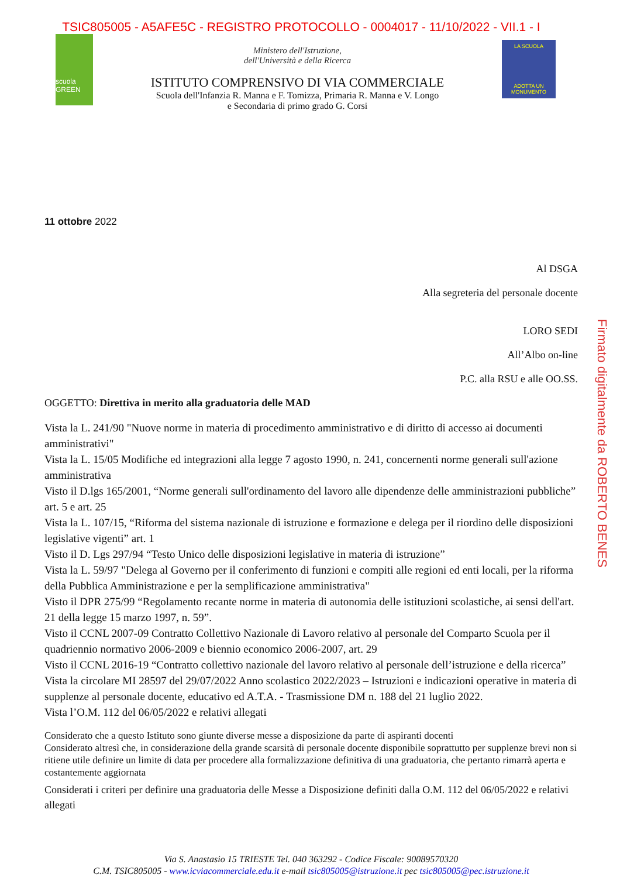TSIC805005 - A5AFE5C - REGISTRO PROTOCOLLO - 0004017 - 11/10/2022 - VII.1 - I
scuola GREEN
Ministero dell'Istruzione,
dell'Università e della Ricerca
ISTITUTO COMPRENSIVO DI VIA COMMERCIALE
Scuola dell'Infanzia R. Manna e F. Tomizza, Primaria R. Manna e V. Longo
e Secondaria di primo grado G. Corsi
LA SCUOLA
ADOTTA UN MONUMENTO
11 ottobre 2022
Al DSGA
Alla segreteria del personale docente
LORO SEDI
All’Albo on-line
P.C. alla RSU e alle OO.SS.
OGGETTO: Direttiva in merito alla graduatoria delle MAD
Vista la L. 241/90 "Nuove norme in materia di procedimento amministrativo e di diritto di accesso ai documenti amministrativi"
Vista la L. 15/05 Modifiche ed integrazioni alla legge 7 agosto 1990, n. 241, concernenti norme generali sull'azione amministrativa
Visto il D.lgs 165/2001, “Norme generali sull'ordinamento del lavoro alle dipendenze delle amministrazioni pubbliche” art. 5 e art. 25
Vista la L. 107/15, “Riforma del sistema nazionale di istruzione e formazione e delega per il riordino delle disposizioni legislative vigenti” art. 1
Visto il D. Lgs 297/94 “Testo Unico delle disposizioni legislative in materia di istruzione”
Vista la L. 59/97 "Delega al Governo per il conferimento di funzioni e compiti alle regioni ed enti locali, per la riforma della Pubblica Amministrazione e per la semplificazione amministrativa"
Visto il DPR 275/99 “Regolamento recante norme in materia di autonomia delle istituzioni scolastiche, ai sensi dell'art. 21 della legge 15 marzo 1997, n. 59”.
Visto il CCNL 2007-09 Contratto Collettivo Nazionale di Lavoro relativo al personale del Comparto Scuola per il quadriennio normativo 2006-2009 e biennio economico 2006-2007, art. 29
Visto il CCNL 2016-19 “Contratto collettivo nazionale del lavoro relativo al personale dell’istruzione e della ricerca”
Vista la circolare MI 28597 del 29/07/2022 Anno scolastico 2022/2023 – Istruzioni e indicazioni operative in materia di supplenze al personale docente, educativo ed A.T.A. - Trasmissione DM n. 188 del 21 luglio 2022.
Vista l’O.M. 112 del 06/05/2022 e relativi allegati
Considerato che a questo Istituto sono giunte diverse messe a disposizione da parte di aspiranti docenti
Considerato altresì che, in considerazione della grande scarsità di personale docente disponibile soprattutto per supplenze brevi non si ritiene utile definire un limite di data per procedere alla formalizzazione definitiva di una graduatoria, che pertanto rimarrà aperta e costantemente aggiornata
Considerati i criteri per definire una graduatoria delle Messe a Disposizione definiti dalla O.M. 112 del 06/05/2022 e relativi allegati
Firmato digitalmente da ROBERTO BENES
Via S. Anastasio 15 TRIESTE Tel. 040 363292 - Codice Fiscale: 90089570320
C.M. TSIC805005 - www.icviacommerciale.edu.it e-mail tsic805005@istruzione.it pec tsic805005@pec.istruzione.it